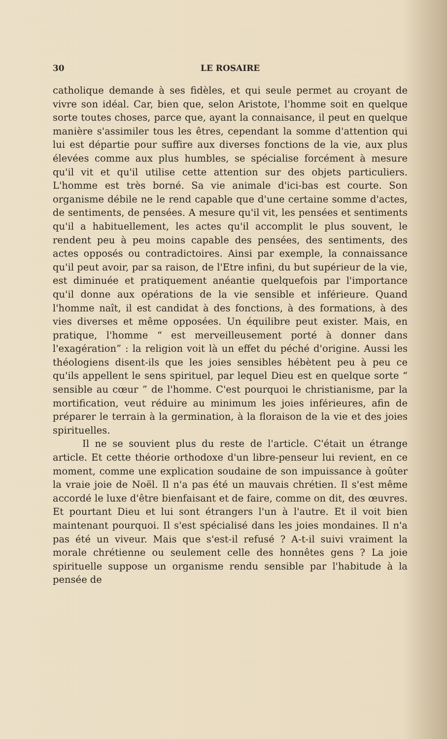30 LE ROSAIRE
catholique demande à ses fidèles, et qui seule permet au croyant de vivre son idéal. Car, bien que, selon Aristote, l'homme soit en quelque sorte toutes choses, parce que, ayant la connaisance, il peut en quelque manière s'assimiler tous les êtres, cependant la somme d'attention qui lui est départie pour suffire aux diverses fonctions de la vie, aux plus élevées comme aux plus humbles, se spécialise forcément à mesure qu'il vit et qu'il utilise cette attention sur des objets particuliers. L'homme est très borné. Sa vie animale d'ici-bas est courte. Son organisme débile ne le rend capable que d'une certaine somme d'actes, de sentiments, de pensées. A mesure qu'il vit, les pensées et sentiments qu'il a habituellement, les actes qu'il accomplit le plus souvent, le rendent peu à peu moins capable des pensées, des sentiments, des actes opposés ou contradictoires. Ainsi par exemple, la connaissance qu'il peut avoir, par sa raison, de l'Etre infini, du but supérieur de la vie, est diminuée et pratiquement anéantie quelquefois par l'importance qu'il donne aux opérations de la vie sensible et inférieure. Quand l'homme naît, il est candidat à des fonctions, à des formations, à des vies diverses et même opposées. Un équilibre peut exister. Mais, en pratique, l'homme “ est merveilleusement porté à donner dans l'exagération” : la religion voit là un effet du péché d'origine. Aussi les théologiens disent-ils que les joies sensibles hébètent peu à peu ce qu'ils appellent le sens spirituel, par lequel Dieu est en quelque sorte “ sensible au cœur ” de l'homme. C'est pourquoi le christianisme, par la mortification, veut réduire au minimum les joies inférieures, afin de préparer le terrain à la germination, à la floraison de la vie et des joies spirituelles.
Il ne se souvient plus du reste de l'article. C'était un étrange article. Et cette théorie orthodoxe d'un libre-penseur lui revient, en ce moment, comme une explication soudaine de son impuissance à goûter la vraie joie de Noël. Il n'a pas été un mauvais chrétien. Il s'est même accordé le luxe d'être bienfaisant et de faire, comme on dit, des œuvres. Et pourtant Dieu et lui sont étrangers l'un à l'autre. Et il voit bien maintenant pourquoi. Il s'est spécialisé dans les joies mondaines. Il n'a pas été un viveur. Mais que s'est-il refusé ? A-t-il suivi vraiment la morale chrétienne ou seulement celle des honnêtes gens ? La joie spirituelle suppose un organisme rendu sensible par l'habitude à la pensée de